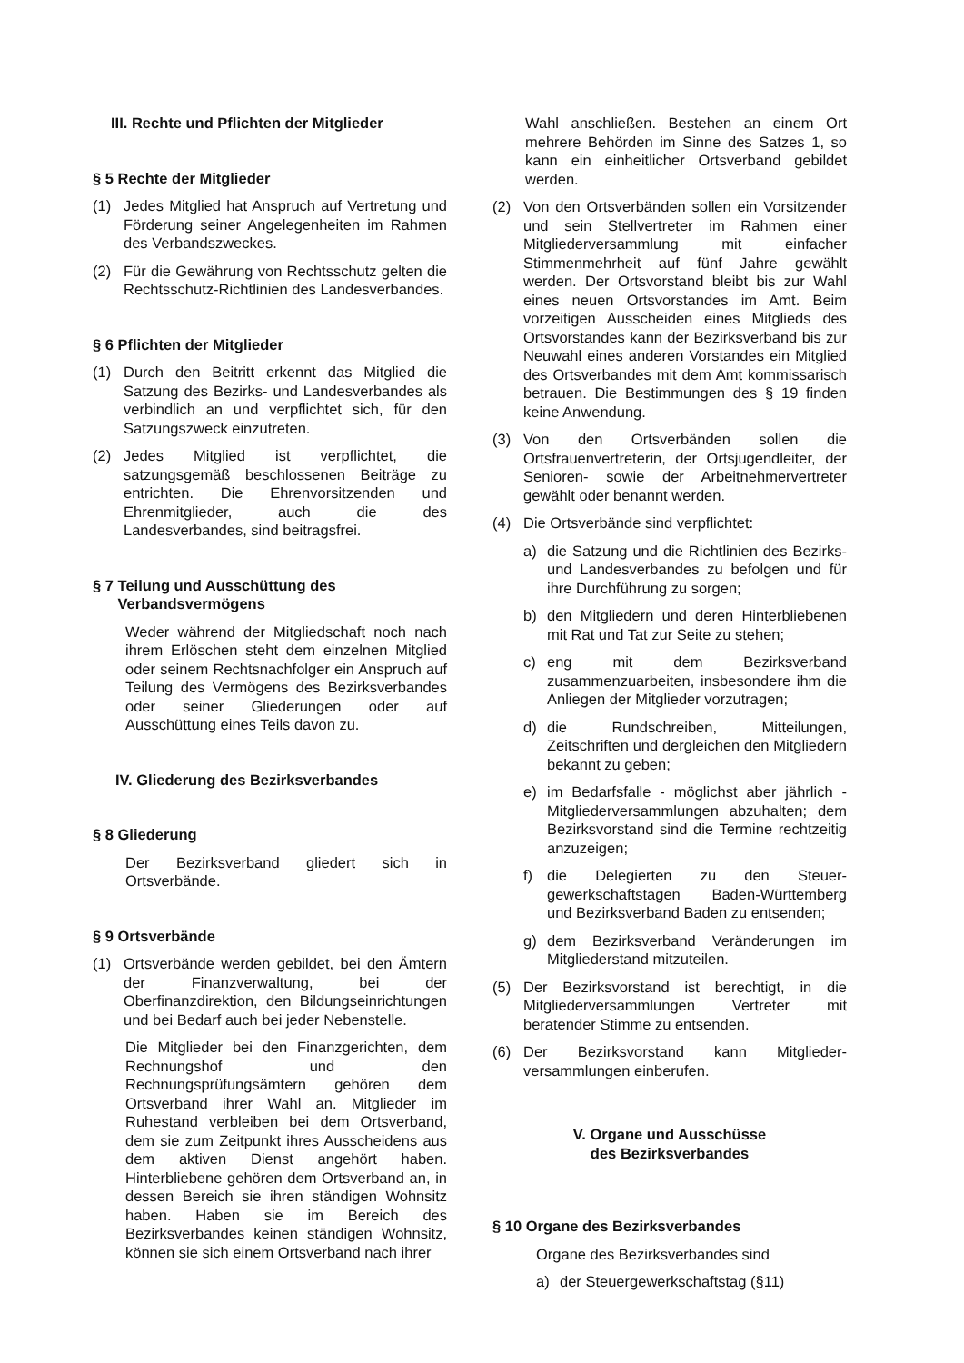III. Rechte und Pflichten der Mitglieder
§ 5 Rechte der Mitglieder
(1) Jedes Mitglied hat Anspruch auf Vertretung und Förderung seiner Angelegenheiten im Rahmen des Verbandszweckes.
(2) Für die Gewährung von Rechtsschutz gelten die Rechtsschutz-Richtlinien des Landesverbandes.
§ 6 Pflichten der Mitglieder
(1) Durch den Beitritt erkennt das Mitglied die Satzung des Bezirks- und Landesverbandes als verbindlich an und verpflichtet sich, für den Satzungszweck einzutreten.
(2) Jedes Mitglied ist verpflichtet, die satzungsgemäß beschlossenen Beiträge zu entrichten. Die Ehrenvorsitzenden und Ehrenmitglieder, auch die des Landesverbandes, sind beitragsfrei.
§ 7 Teilung und Ausschüttung des
Verbandsvermögens
Weder während der Mitgliedschaft noch nach ihrem Erlöschen steht dem einzelnen Mitglied oder seinem Rechtsnachfolger ein Anspruch auf Teilung des Vermögens des Bezirksverbandes oder seiner Gliederungen oder auf Ausschüttung eines Teils davon zu.
IV. Gliederung des Bezirksverbandes
§ 8 Gliederung
Der Bezirksverband gliedert sich in Ortsverbände.
§ 9 Ortsverbände
(1) Ortsverbände werden gebildet, bei den Ämtern der Finanzverwaltung, bei der Oberfinanzdirektion, den Bildungseinrichtungen und bei Bedarf auch bei jeder Nebenstelle.
Die Mitglieder bei den Finanzgerichten, dem Rechnungshof und den Rechnungsprüfungsämtern gehören dem Ortsverband ihrer Wahl an. Mitglieder im Ruhestand verbleiben bei dem Ortsverband, dem sie zum Zeitpunkt ihres Ausscheidens aus dem aktiven Dienst angehört haben. Hinterbliebene gehören dem Ortsverband an, in dessen Bereich sie ihren ständigen Wohnsitz haben. Haben sie im Bereich des Bezirksverbandes keinen ständigen Wohnsitz, können sie sich einem Ortsverband nach ihrer
Wahl anschließen. Bestehen an einem Ort mehrere Behörden im Sinne des Satzes 1, so kann ein einheitlicher Ortsverband gebildet werden.
(2) Von den Ortsverbänden sollen ein Vorsitzender und sein Stellvertreter im Rahmen einer Mitgliederversammlung mit einfacher Stimmenmehrheit auf fünf Jahre gewählt werden. Der Ortsvorstand bleibt bis zur Wahl eines neuen Ortsvorstandes im Amt. Beim vorzeitigen Ausscheiden eines Mitglieds des Ortsvorstandes kann der Bezirksverband bis zur Neuwahl eines anderen Vorstandes ein Mitglied des Ortsverbandes mit dem Amt kommissarisch betrauen. Die Bestimmungen des § 19 finden keine Anwendung.
(3) Von den Ortsverbänden sollen die Ortsfrauenvertreterin, der Ortsjugendleiter, der Senioren- sowie der Arbeitnehmervertreter gewählt oder benannt werden.
(4) Die Ortsverbände sind verpflichtet:
a) die Satzung und die Richtlinien des Bezirks- und Landesverbandes zu befolgen und für ihre Durchführung zu sorgen;
b) den Mitgliedern und deren Hinterbliebenen mit Rat und Tat zur Seite zu stehen;
c) eng mit dem Bezirksverband zusammenzuarbeiten, insbesondere ihm die Anliegen der Mitglieder vorzutragen;
d) die Rundschreiben, Mitteilungen, Zeitschriften und dergleichen den Mitgliedern bekannt zu geben;
e) im Bedarfsfalle - möglichst aber jährlich - Mitgliederversammlungen abzuhalten; dem Bezirksvorstand sind die Termine rechtzeitig anzuzeigen;
f) die Delegierten zu den Steuer-gewerkschaftstagen Baden-Württemberg und Bezirksverband Baden zu entsenden;
g) dem Bezirksverband Veränderungen im Mitgliederstand mitzuteilen.
(5) Der Bezirksvorstand ist berechtigt, in die Mitgliederversammlungen Vertreter mit beratender Stimme zu entsenden.
(6) Der Bezirksvorstand kann Mitglieder-versammlungen einberufen.
V. Organe und Ausschüsse
des Bezirksverbandes
§ 10 Organe des Bezirksverbandes
Organe des Bezirksverbandes sind
a) der Steuergewerkschaftstag (§11)